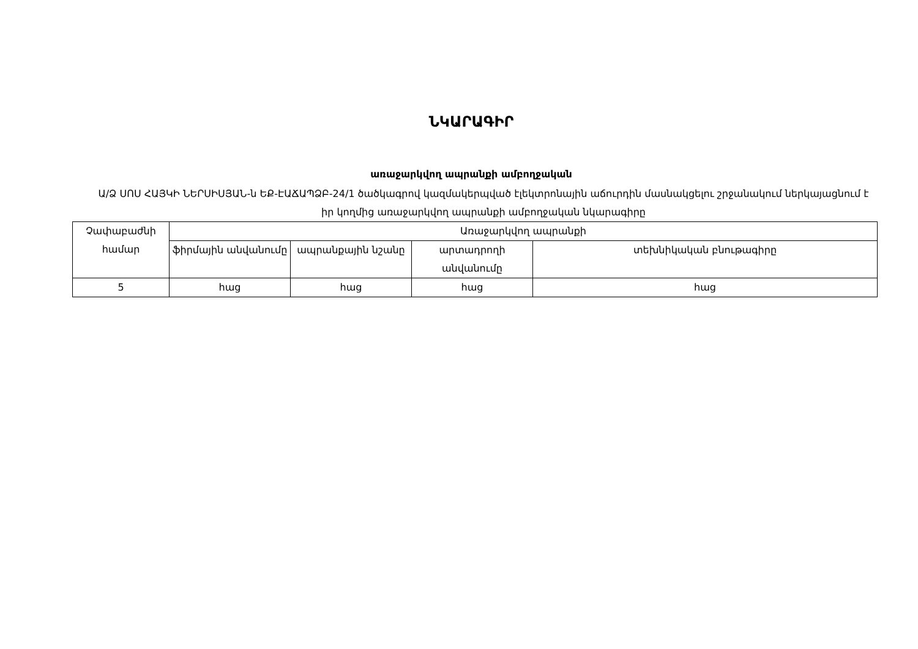ՆԿԱՐԱԳԻՐ
առաջարկվող ապրանքի ամբողջական
Ա/Ձ ՍՈՍ ՀԱՅԿԻ ՆԵՐՍԻՍՅԱՆ-ն ԵՔ-ԷԱՃԱՊՁԲ-24/1 ծածկագրով կազմակերպված էլեկտրոնային աճուրդին մասնակցելու շրջանակում ներկայացնում է իր կողմից առաջարկվող ապրանքի ամբողջական նկարագիրը
| Չափաբաժնի համար | Առաջարկվող ապրանքի | | | |
| --- | --- | --- | --- | --- |
| | ֆիրմային անվանումը | ապրանքային նշանը | արտադրողի անվանումը | տեխնիկական բնութագիրը |
| 5 | հաց | հաց | հաց | հաց |